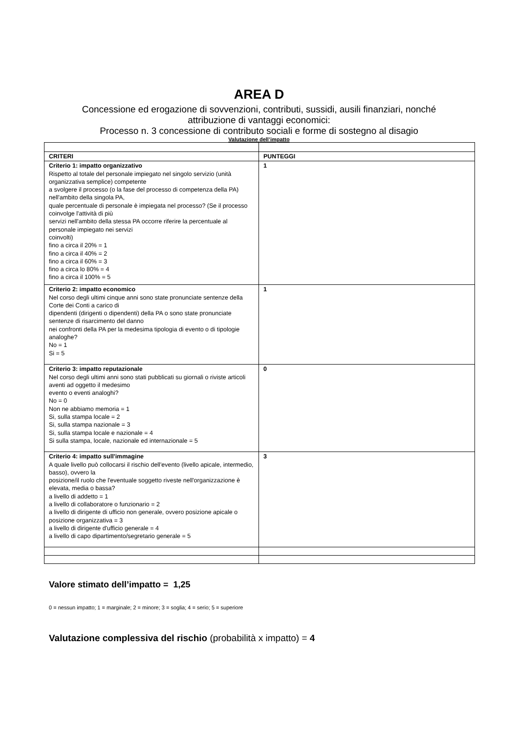AREA D
Concessione ed erogazione di sovvenzioni, contributi, sussidi, ausili finanziari, nonché attribuzione di vantaggi economici:
Processo n. 3 concessione di contributo sociali e forme di sostegno al disagio
Valutazione dell’impatto
| CRITERI | PUNTEGGI |
| --- | --- |
| Criterio 1: impatto organizzativo Rispetto al totale del personale impiegato nel singolo servizio (unità organizzativa semplice) competente a svolgere il processo (o la fase del processo di competenza della PA) nell'ambito della singola PA, quale percentuale di personale è impiegata nel processo? (Se il processo coinvolge l'attività di più servizi nell'ambito della stessa PA occorre riferire la percentuale al personale impiegato nei servizi coinvolti) fino a circa il 20% = 1 fino a circa il 40% = 2 fino a circa il 60% = 3 fino a circa lo 80% = 4 fino a circa il 100% = 5 | 1 |
| Criterio 2: impatto economico Nel corso degli ultimi cinque anni sono state pronunciate sentenze della Corte dei Conti a carico di dipendenti (dirigenti o dipendenti) della PA o sono state pronunciate sentenze di risarcimento del danno nei confronti della PA per la medesima tipologia di evento o di tipologie analoghe? No = 1 Si = 5 | 1 |
| Criterio 3: impatto reputazionale Nel corso degli ultimi anni sono stati pubblicati su giornali o riviste articoli aventi ad oggetto il medesimo evento o eventi analoghi? No = 0 Non ne abbiamo memoria = 1 Si, sulla stampa locale = 2 Si, sulla stampa nazionale = 3 Si, sulla stampa locale e nazionale = 4 Si sulla stampa, locale, nazionale ed internazionale = 5 | 0 |
| Criterio 4: impatto sull'immagine A quale livello può collocarsi il rischio dell'evento (livello apicale, intermedio, basso), ovvero la posizione/il ruolo che l'eventuale soggetto riveste nell'organizzazione è elevata, media o bassa? a livello di addetto = 1 a livello di collaboratore o funzionario = 2 a livello di dirigente di ufficio non generale, ovvero posizione apicale o posizione organizzativa = 3 a livello di dirigente d'ufficio generale = 4 a livello di capo dipartimento/segretario generale = 5 | 3 |
Valore stimato dell’impatto = 1,25
0 = nessun impatto; 1 = marginale; 2 = minore; 3 = soglia; 4 = serio; 5 = superiore
Valutazione complessiva del rischio (probabilità x impatto) = 4